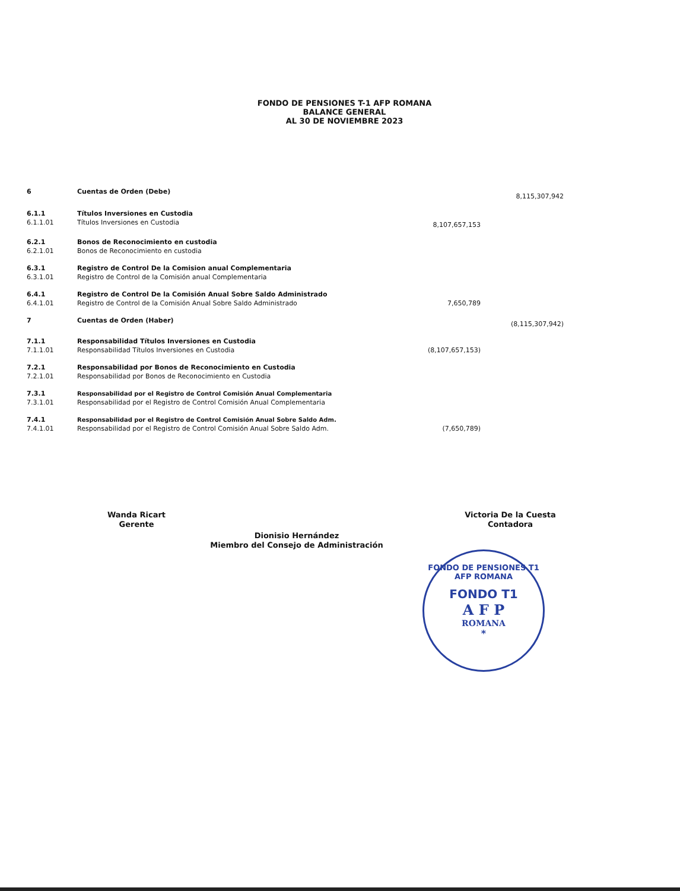FONDO DE PENSIONES T-1 AFP ROMANA
BALANCE GENERAL
AL 30 DE NOVIEMBRE 2023
| 6 | Cuentas de Orden (Debe) | | 8,115,307,942 |
| 6.1.1 | Títulos Inversiones en Custodia | | |
| 6.1.1.01 | Títulos Inversiones en Custodia | 8,107,657,153 | |
| 6.2.1 | Bonos de Reconocimiento en custodia | | |
| 6.2.1.01 | Bonos de Reconocimiento en custodia | | |
| 6.3.1 | Registro de Control De la Comision anual Complementaria | | |
| 6.3.1.01 | Registro de Control de la Comisión anual Complementaria | | |
| 6.4.1 | Registro de Control De la Comisión Anual Sobre Saldo Administrado | | |
| 6.4.1.01 | Registro de Control de la Comisión Anual Sobre Saldo Administrado | 7,650,789 | |
| 7 | Cuentas de Orden (Haber) | | (8,115,307,942) |
| 7.1.1 | Responsabilidad Títulos Inversiones en Custodia | | |
| 7.1.1.01 | Responsabilidad Títulos Inversiones en Custodia | (8,107,657,153) | |
| 7.2.1 | Responsabilidad por Bonos de Reconocimiento en Custodia | | |
| 7.2.1.01 | Responsabilidad por Bonos de Reconocimiento en Custodia | | |
| 7.3.1 | Responsabilidad por el Registro de Control Comisión Anual Complementaria | | |
| 7.3.1.01 | Responsabilidad por el Registro de Control Comisión Anual Complementaria | | |
| 7.4.1 | Responsabilidad por el Registro de Control Comisión Anual Sobre Saldo Adm. | | |
| 7.4.1.01 | Responsabilidad por el Registro de Control Comisión Anual Sobre Saldo Adm. | (7,650,789) | |
Wanda Ricart
Gerente
Dionisio Hernández
Miembro del Consejo de Administración
Victoria De la Cuesta
Contadora
FONDO DE PENSIONES T1 AFP ROMANA
FONDO T1
A F P
ROMANA
*